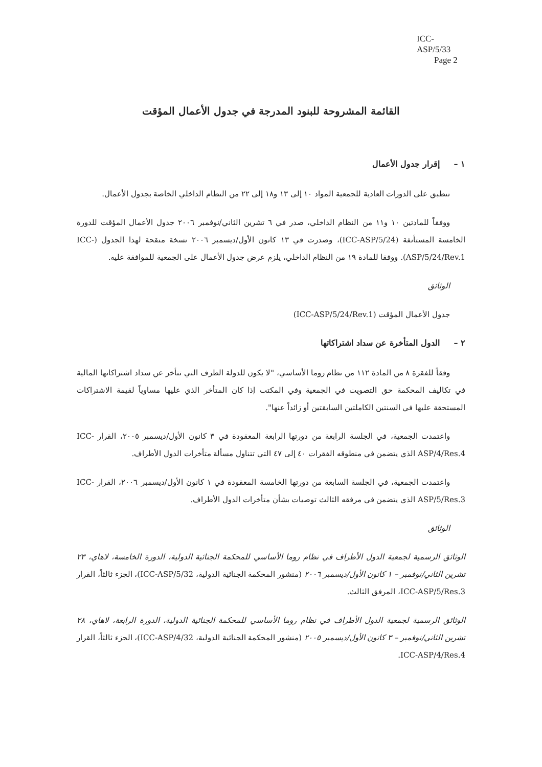ICC-ASP/5/33
Page 2
القائمة المشروحة للبنود المدرجة في جدول الأعمال المؤقت
١ – إقرار جدول الأعمال
تنطبق على الدورات العادية للجمعية المواد ١٠ إلى ١٣ و١٨ إلى ٢٢ من النظام الداخلي الخاصة بجدول الأعمال.
ووفقاً للمادتين ١٠ و١١ من النظام الداخلي، صدر في ٦ تشرين الثاني/نوفمبر ٢٠٠٦ جدول الأعمال المؤقت للدورة الخامسة المستأنفة (ICC-ASP/5/24)، وصدرت في ١٣ كانون الأول/ديسمبر ٢٠٠٦ نسخة منقحة لهذا الجدول (ICC-ASP/5/24/Rev.1). ووفقا للمادة ١٩ من النظام الداخلي، يلزم عرض جدول الأعمال على الجمعية للموافقة عليه.
الوثائق
جدول الأعمال المؤقت (ICC-ASP/5/24/Rev.1)
٢ – الدول المتأخرة عن سداد اشتراكاتها
وفقاً للفقرة ٨ من المادة ١١٢ من نظام روما الأساسي، "لا يكون للدولة الطرف التي تتأخر عن سداد اشتراكاتها المالية في تكاليف المحكمة حق التصويت في الجمعية وفي المكتب إذا كان المتأخر الذي عليها مساوياً لقيمة الاشتراكات المستحقة عليها في السنتين الكاملتين السابقتين أو زائداً عنها".
واعتمدت الجمعية، في الجلسة الرابعة من دورتها الرابعة المعقودة في ٣ كانون الأول/ديسمبر ٢٠٠٥، القرار ICC-ASP/4/Res.4 الذي يتضمن في منطوقه الفقرات ٤٠ إلى ٤٧ التي تتناول مسألة متأخرات الدول الأطراف.
واعتمدت الجمعية، في الجلسة السابعة من دورتها الخامسة المعقودة في ١ كانون الأول/ديسمبر ٢٠٠٦، القرار ICC-ASP/5/Res.3 الذي يتضمن في مرفقه الثالث توصيات بشأن متأخرات الدول الأطراف.
الوثائق
الوثائق الرسمية لجمعية الدول الأطراف في نظام روما الأساسي للمحكمة الجنائية الدولية، الدورة الخامسة، لاهاي، ٢٣ تشرين الثاني/نوفمبر – ١ كانون الأول/ديسمبر ٢٠٠٦ (منشور المحكمة الجنائية الدولية، ICC-ASP/5/32)، الجزء ثالثاً، القرار ICC-ASP/5/Res.3، المرفق الثالث.
الوثائق الرسمية لجمعية الدول الأطراف في نظام روما الأساسي للمحكمة الجنائية الدولية، الدورة الرابعة، لاهاي، ٢٨ تشرين الثاني/نوفمبر – ٣ كانون الأول/ديسمبر ٢٠٠٥ (منشور المحكمة الجنائية الدولية، ICC-ASP/4/32)، الجزء ثالثاً، القرار ICC-ASP/4/Res.4.